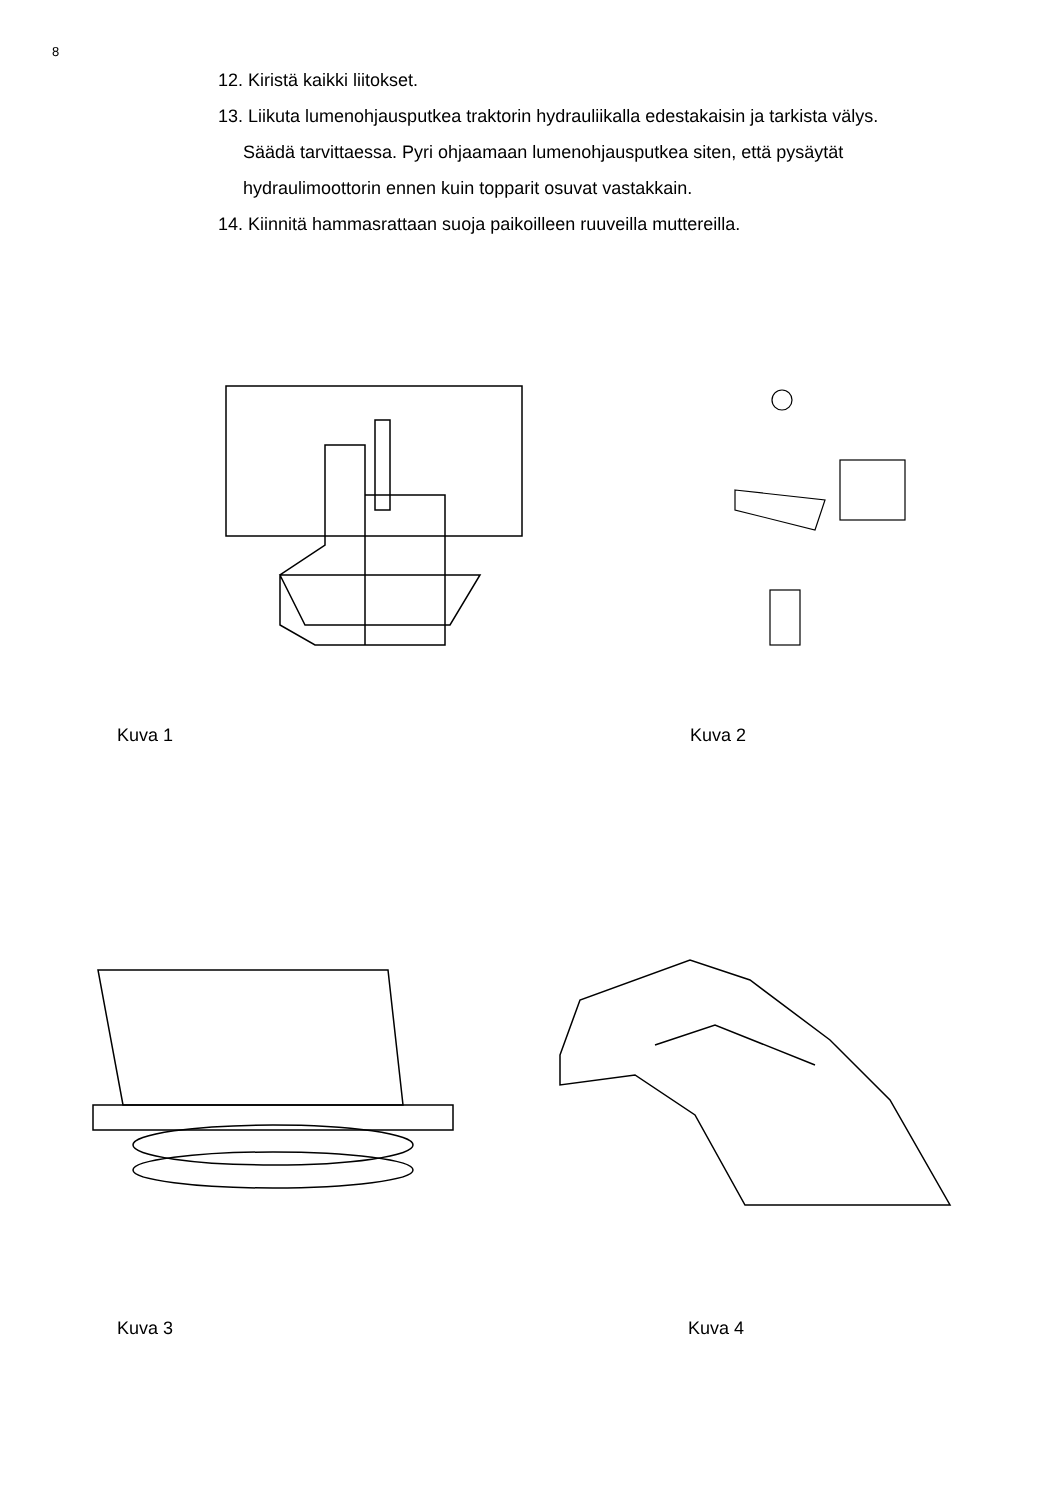8
12. Kiristä kaikki liitokset.
13. Liikuta lumenohjausputkea traktorin hydrauliikalla edestakaisin ja tarkista välys.
Säädä tarvittaessa. Pyri ohjaamaan lumenohjausputkea siten, että pysäytät
hydraulimoottorin ennen kuin topparit osuvat vastakkain.
14. Kiinnitä hammasrattaan suoja paikoilleen ruuveilla muttereilla.
Kuva 1 Kuva 2
Kuva 3 Kuva 4